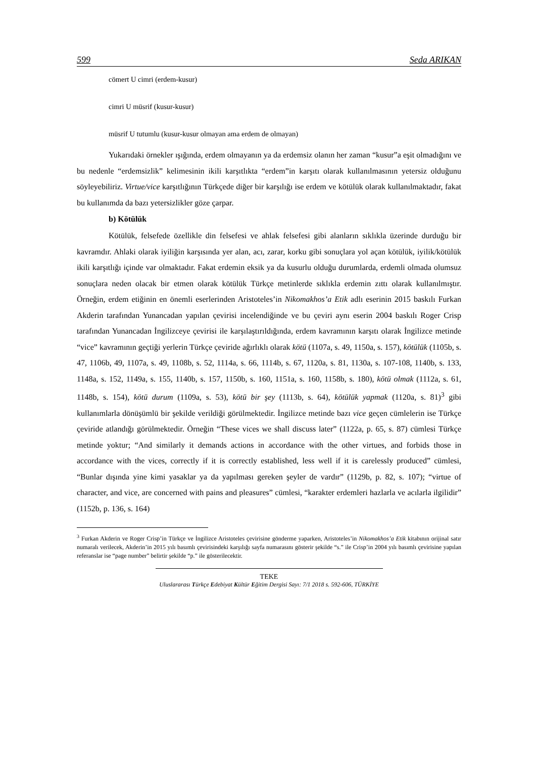599 Seda ARIKAN
cömert U cimri (erdem-kusur)
cimri U müsrif (kusur-kusur)
müsrif U tutumlu (kusur-kusur olmayan ama erdem de olmayan)
Yukarıdaki örnekler ışığında, erdem olmayanın ya da erdemsiz olanın her zaman “kusur”a eşit olmadığını ve bu nedenle “erdemsizlik” kelimesinin ikili karşıtlıkta “erdem”in karşıtı olarak kullanılmasının yetersiz olduğunu söyleyebiliriz. Virtue/vice karşıtlığının Türkçede diğer bir karşılığı ise erdem ve kötülük olarak kullanılmaktadır, fakat bu kullanımda da bazı yetersizlikler göze çarpar.
b) Kötülük
Kötülük, felsefede özellikle din felsefesi ve ahlak felsefesi gibi alanların sıklıkla üzerinde durduğu bir kavramdır. Ahlaki olarak iyiliğin karşısında yer alan, acı, zarar, korku gibi sonuçlara yol açan kötülük, iyilik/kötülük ikili karşıtlığı içinde var olmaktadır. Fakat erdemin eksik ya da kusurlu olduğu durumlarda, erdemli olmada olumsuz sonuçlara neden olacak bir etmen olarak kötülük Türkçe metinlerde sıklıkla erdemin zıttı olarak kullanılmıştır. Örneğin, erdem etiğinin en önemli eserlerinden Aristoteles’in Nikomakhos’a Etik adlı eserinin 2015 baskılı Furkan Akderin tarafından Yunancadan yapılan çevirisi incelendiğinde ve bu çeviri aynı eserin 2004 baskılı Roger Crisp tarafından Yunancadan İngilizceye çevirisi ile karşılaştırıldığında, erdem kavramının karşıtı olarak İngilizce metinde “vice” kavramının geçtiği yerlerin Türkçe çeviride ağırlıklı olarak kötü (1107a, s. 49, 1150a, s. 157), kötülük (1105b, s. 47, 1106b, 49, 1107a, s. 49, 1108b, s. 52, 1114a, s. 66, 1114b, s. 67, 1120a, s. 81, 1130a, s. 107-108, 1140b, s. 133, 1148a, s. 152, 1149a, s. 155, 1140b, s. 157, 1150b, s. 160, 1151a, s. 160, 1158b, s. 180), kötü olmak (1112a, s. 61, 1148b, s. 154), kötü durum (1109a, s. 53), kötü bir şey (1113b, s. 64), kötülük yapmak (1120a, s. 81)<sup>3</sup> gibi kullanımlarla dönüşümlü bir şekilde verildiği görülmektedir. İngilizce metinde bazı vice geçen cümlelerin ise Türkçe çeviride atlandığı görülmektedir. Örneğin “These vices we shall discuss later” (1122a, p. 65, s. 87) cümlesi Türkçe metinde yoktur; “And similarly it demands actions in accordance with the other virtues, and forbids those in accordance with the vices, correctly if it is correctly established, less well if it is carelessly produced” cümlesi, “Bunlar dışında yine kimi yasaklar ya da yapılması gereken şeyler de vardır” (1129b, p. 82, s. 107); “virtue of character, and vice, are concerned with pains and pleasures” cümlesi, “karakter erdemleri hazlarla ve acılarla ilgilidir” (1152b, p. 136, s. 164)
<sup>3</sup> Furkan Akderin ve Roger Crisp’in Türkçe ve İngilizce Aristoteles çevirisine gönderme yaparken, Aristoteles’in Nikomakhos’a Etik kitabının orijinal satır numaralı verilecek, Akderin’in 2015 yılı basımlı çevirisindeki karşılığı sayfa numarasını gösterir şekilde “s.” ile Crisp’in 2004 yılı basımlı çevirisine yapılan referanslar ise “page number” belirtir şekilde “p.” ile gösterilecektir.
TEKE
Uluslararası Türkçe Edebiyat Kültür Eğitim Dergisi Sayı: 7/1 2018 s. 592-606, TÜRKİYE